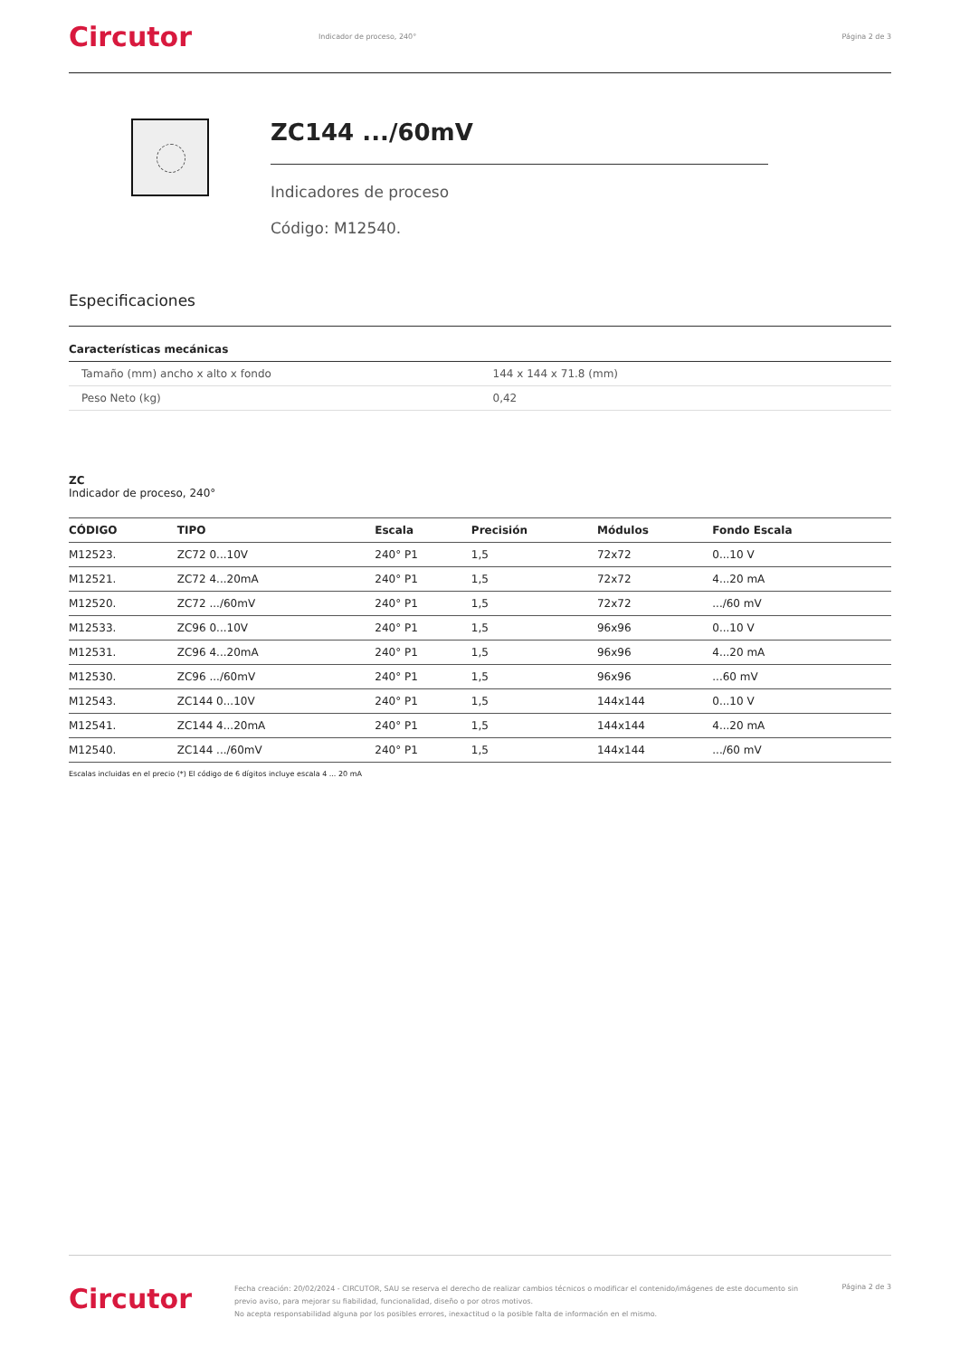Circutor
Indicador de proceso, 240° Página 2 de 3
ZC144 .../60mV
Indicadores de proceso
Código: M12540.
Especificaciones
Características mecánicas
| Tamaño (mm) ancho x alto x fondo | 144 x 144 x 71.8 (mm) |
| Peso Neto (kg) | 0,42 |
ZC
Indicador de proceso, 240°
| CÓDIGO | TIPO | Escala | Precisión | Módulos | Fondo Escala |
| --- | --- | --- | --- | --- | --- |
| M12523. | ZC72 0...10V | 240° P1 | 1,5 | 72x72 | 0...10 V |
| M12521. | ZC72 4...20mA | 240° P1 | 1,5 | 72x72 | 4...20 mA |
| M12520. | ZC72 .../60mV | 240° P1 | 1,5 | 72x72 | .../60 mV |
| M12533. | ZC96 0...10V | 240° P1 | 1,5 | 96x96 | 0...10 V |
| M12531. | ZC96 4...20mA | 240° P1 | 1,5 | 96x96 | 4...20 mA |
| M12530. | ZC96 .../60mV | 240° P1 | 1,5 | 96x96 | ...60 mV |
| M12543. | ZC144 0...10V | 240° P1 | 1,5 | 144x144 | 0...10 V |
| M12541. | ZC144 4...20mA | 240° P1 | 1,5 | 144x144 | 4...20 mA |
| M12540. | ZC144 .../60mV | 240° P1 | 1,5 | 144x144 | .../60 mV |
Escalas incluidas en el precio (*) El código de 6 dígitos incluye escala 4 ... 20 mA
Circutor
Fecha creación: 20/02/2024 - CIRCUTOR, SAU se reserva el derecho de realizar cambios técnicos o modificar el contenido/imágenes de este documento sin previo aviso, para mejorar su fiabilidad, funcionalidad, diseño o por otros motivos.
No acepta responsabilidad alguna por los posibles errores, inexactitud o la posible falta de información en el mismo.
Página 2 de 3